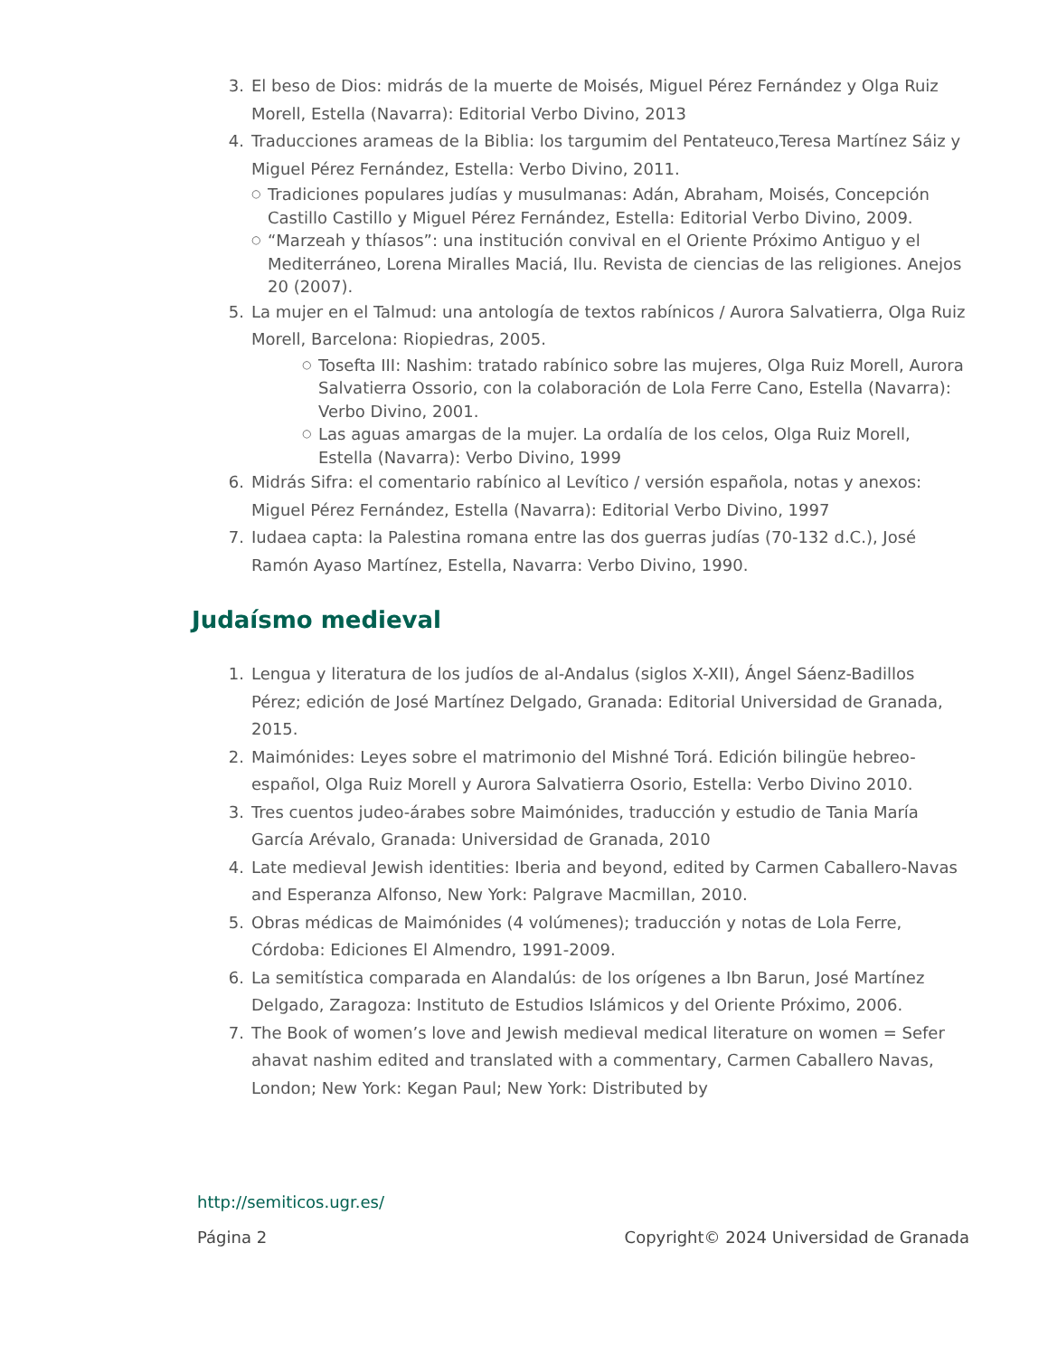3. El beso de Dios: midrás de la muerte de Moisés, Miguel Pérez Fernández y Olga Ruiz Morell, Estella (Navarra): Editorial Verbo Divino, 2013
4. Traducciones arameas de la Biblia: los targumim del Pentateuco,Teresa Martínez Sáiz y Miguel Pérez Fernández, Estella: Verbo Divino, 2011.
○
Tradiciones populares judías y musulmanas: Adán, Abraham, Moisés, Concepción Castillo Castillo y Miguel Pérez Fernández, Estella: Editorial Verbo Divino, 2009.
○
“Marzeah y thíasos”: una institución convival en el Oriente Próximo Antiguo y el Mediterráneo, Lorena Miralles Maciá, Ilu. Revista de ciencias de las religiones. Anejos 20 (2007).
5. La mujer en el Talmud: una antología de textos rabínicos / Aurora Salvatierra, Olga Ruiz Morell, Barcelona: Riopiedras, 2005.
○
Tosefta III: Nashim: tratado rabínico sobre las mujeres, Olga Ruiz Morell, Aurora Salvatierra Ossorio, con la colaboración de Lola Ferre Cano, Estella (Navarra): Verbo Divino, 2001.
○
Las aguas amargas de la mujer. La ordalía de los celos, Olga Ruiz Morell, Estella (Navarra): Verbo Divino, 1999
6. Midrás Sifra: el comentario rabínico al Levítico / versión española, notas y anexos: Miguel Pérez Fernández, Estella (Navarra): Editorial Verbo Divino, 1997
7. Iudaea capta: la Palestina romana entre las dos guerras judías (70-132 d.C.), José Ramón Ayaso Martínez, Estella, Navarra: Verbo Divino, 1990.
Judaísmo medieval
1. Lengua y literatura de los judíos de al-Andalus (siglos X-XII), Ángel Sáenz-Badillos Pérez; edición de José Martínez Delgado, Granada: Editorial Universidad de Granada, 2015.
2. Maimónides: Leyes sobre el matrimonio del Mishné Torá. Edición bilingüe hebreo-español, Olga Ruiz Morell y Aurora Salvatierra Osorio, Estella: Verbo Divino 2010.
3. Tres cuentos judeo-árabes sobre Maimónides, traducción y estudio de Tania María García Arévalo, Granada: Universidad de Granada, 2010
4. Late medieval Jewish identities: Iberia and beyond, edited by Carmen Caballero-Navas and Esperanza Alfonso, New York: Palgrave Macmillan, 2010.
5. Obras médicas de Maimónides (4 volúmenes); traducción y notas de Lola Ferre, Córdoba: Ediciones El Almendro, 1991-2009.
6. La semitística comparada en Alandalús: de los orígenes a Ibn Barun, José Martínez Delgado, Zaragoza: Instituto de Estudios Islámicos y del Oriente Próximo, 2006.
7. The Book of women’s love and Jewish medieval medical literature on women = Sefer ahavat nashim edited and translated with a commentary, Carmen Caballero Navas, London; New York: Kegan Paul; New York: Distributed by
http://semiticos.ugr.es/
Página 2 Copyright© 2024 Universidad de Granada